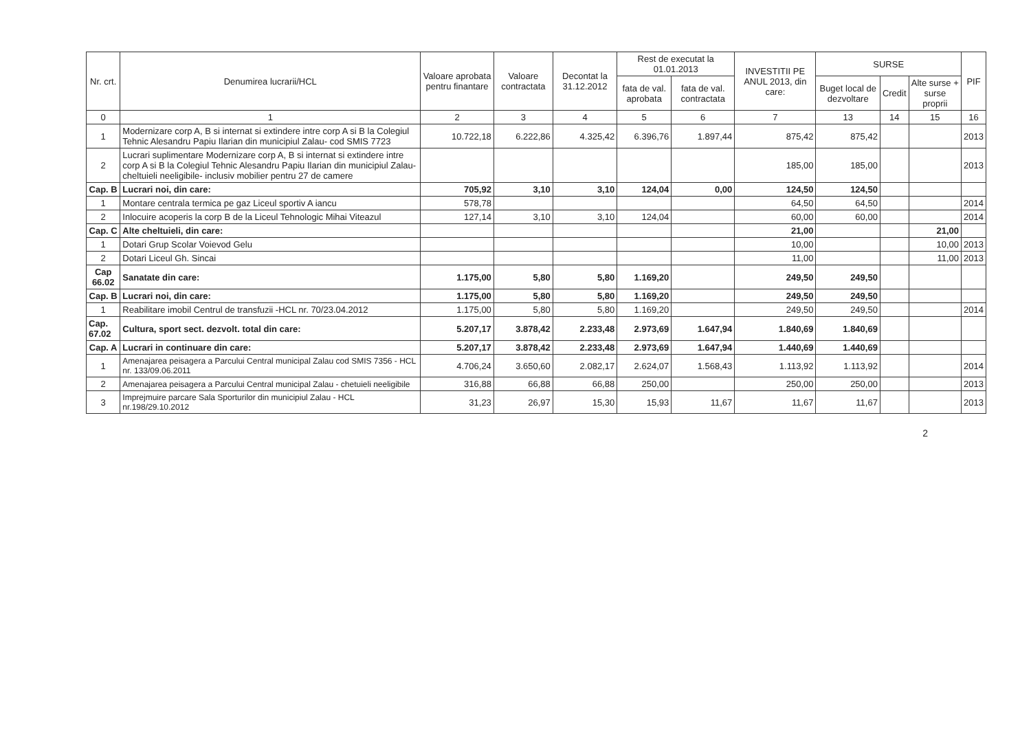| Nr. crt. | Denumirea lucrarii/HCL | Valoare aprobata pentru finantare | Valoare contractata | Decontat la 31.12.2012 | Rest de executat la 01.01.2013 | | INVESTITII PE ANUL 2013, din care: | SURSE | | | PIF |
| --- | --- | --- | --- | --- | --- | --- | --- | --- | --- | --- | --- |
| | | | | | fata de val. aprobata | fata de val. contractata | | Buget local de dezvoltare | Credit | Alte surse + surse proprii | |
| 0 | 1 | 2 | 3 | 4 | 5 | 6 | 7 | 13 | 14 | 15 | 16 |
| 1 | Modernizare corp A, B si internat si extindere intre corp A si B la Colegiul Tehnic Alesandru Papiu Ilarian din municipiul Zalau- cod SMIS 7723 | 10.722,18 | 6.222,86 | 4.325,42 | 6.396,76 | 1.897,44 | 875,42 | 875,42 | | | 2013 |
| 2 | Lucrari suplimentare Modernizare corp A, B si internat si extindere intre corp A si B la Colegiul Tehnic Alesandru Papiu Ilarian din municipiul Zalau- cheltuieli neeligibile- inclusiv mobilier pentru 27 de camere | | | | | | 185,00 | 185,00 | | | 2013 |
| Cap. B | Lucrari noi, din care: | 705,92 | 3,10 | 3,10 | 124,04 | 0,00 | 124,50 | 124,50 | | | |
| 1 | Montare centrala termica pe gaz Liceul sportiv A iancu | 578,78 | | | | | 64,50 | 64,50 | | | 2014 |
| 2 | Inlocuire acoperis la corp B de la Liceul Tehnologic Mihai Viteazul | 127,14 | 3,10 | 3,10 | 124,04 | | 60,00 | 60,00 | | | 2014 |
| Cap. C | Alte cheltuieli, din care: | | | | | | 21,00 | | | 21,00 | |
| 1 | Dotari Grup Scolar Voievod Gelu | | | | | | 10,00 | | | 10,00 | 2013 |
| 2 | Dotari Liceul Gh. Sincai | | | | | | 11,00 | | | 11,00 | 2013 |
| Cap 66.02 | Sanatate din care: | 1.175,00 | 5,80 | 5,80 | 1.169,20 | | 249,50 | 249,50 | | | |
| Cap. B | Lucrari noi, din care: | 1.175,00 | 5,80 | 5,80 | 1.169,20 | | 249,50 | 249,50 | | | |
| 1 | Reabilitare imobil Centrul de transfuzii -HCL nr. 70/23.04.2012 | 1.175,00 | 5,80 | 5,80 | 1.169,20 | | 249,50 | 249,50 | | | 2014 |
| Cap. 67.02 | Cultura, sport sect. dezvolt. total din care: | 5.207,17 | 3.878,42 | 2.233,48 | 2.973,69 | 1.647,94 | 1.840,69 | 1.840,69 | | | |
| Cap. A | Lucrari in continuare din care: | 5.207,17 | 3.878,42 | 2.233,48 | 2.973,69 | 1.647,94 | 1.440,69 | 1.440,69 | | | |
| 1 | Amenajarea peisagera a Parcului Central municipal Zalau cod SMIS 7356 - HCL nr. 133/09.06.2011 | 4.706,24 | 3.650,60 | 2.082,17 | 2.624,07 | 1.568,43 | 1.113,92 | 1.113,92 | | | 2014 |
| 2 | Amenajarea peisagera a Parcului Central municipal Zalau - chetuieli neeligibile | 316,88 | 66,88 | 66,88 | 250,00 | | 250,00 | 250,00 | | | 2013 |
| 3 | Imprejmuire parcare Sala Sporturilor din municipiul Zalau - HCL nr.198/29.10.2012 | 31,23 | 26,97 | 15,30 | 15,93 | 11,67 | 11,67 | 11,67 | | | 2013 |
2